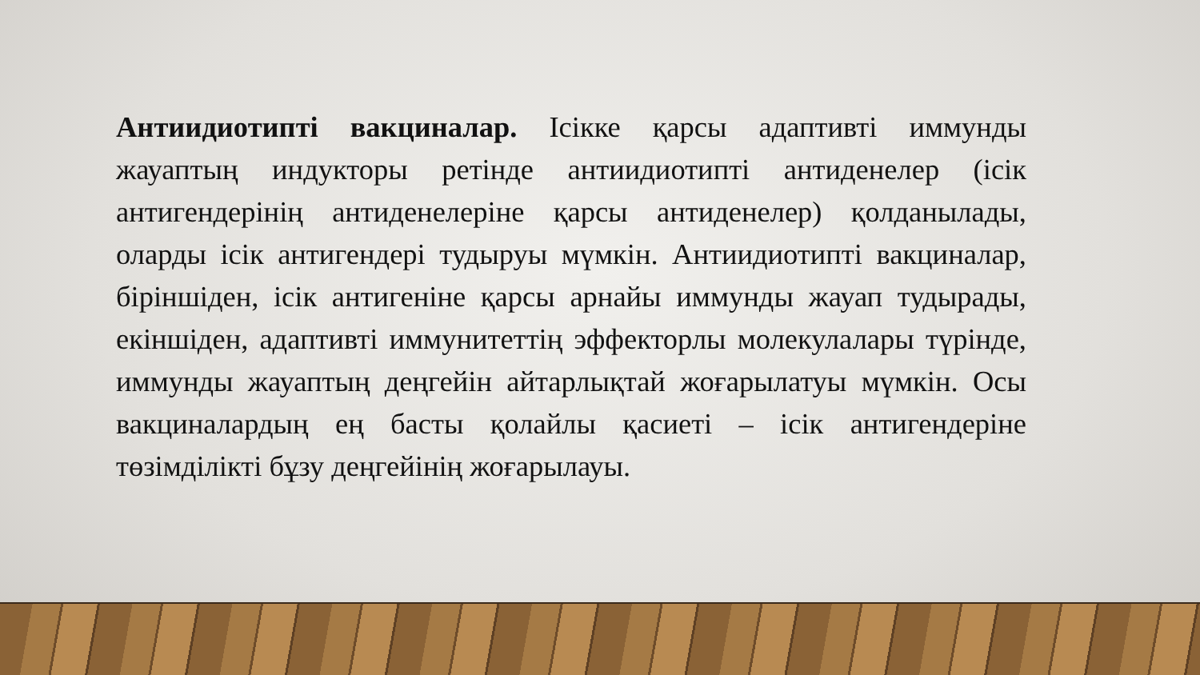Антиидиотипті вакциналар. Ісікке қарсы адаптивті иммунды жауаптың индукторы ретінде антиидиотипті антиденелер (ісік антигендерінің антиденелеріне қарсы антиденелер) қолданылады, оларды ісік антигендері тудыруы мүмкін. Антиидиотипті вакциналар, біріншіден, ісік антигеніне қарсы арнайы иммунды жауап тудырады, екіншіден, адаптивті иммунитеттің эффекторлы молекулалары түрінде, иммунды жауаптың деңгейін айтарлықтай жоғарылатуы мүмкін. Осы вакциналардың ең басты қолайлы қасиеті – ісік антигендеріне төзімділікті бұзу деңгейінің жоғарылауы.